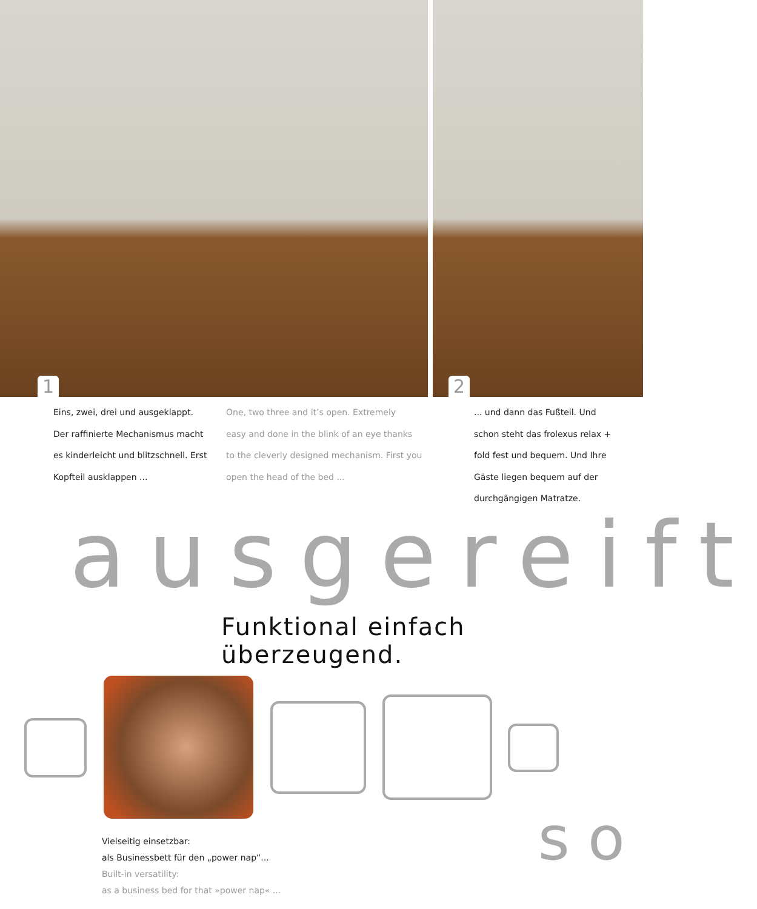1
2
Eins, zwei, drei und ausgeklappt.
Der raffinierte Mechanismus macht
es kinderleicht und blitzschnell. Erst
Kopfteil ausklappen ...
One, two three and it’s open. Extremely
easy and done in the blink of an eye thanks
to the cleverly designed mechanism. First you
open the head of the bed ...
... und dann das Fußteil. Und
schon steht das frolexus relax +
fold fest und bequem. Und Ihre
Gäste liegen bequem auf der
durchgängigen Matratze.
ausgereift
Funktional einfach überzeugend.
Vielseitig einsetzbar:
als Businessbett für den „power nap“...
Built-in versatility:
as a business bed for that »power nap« ...
so